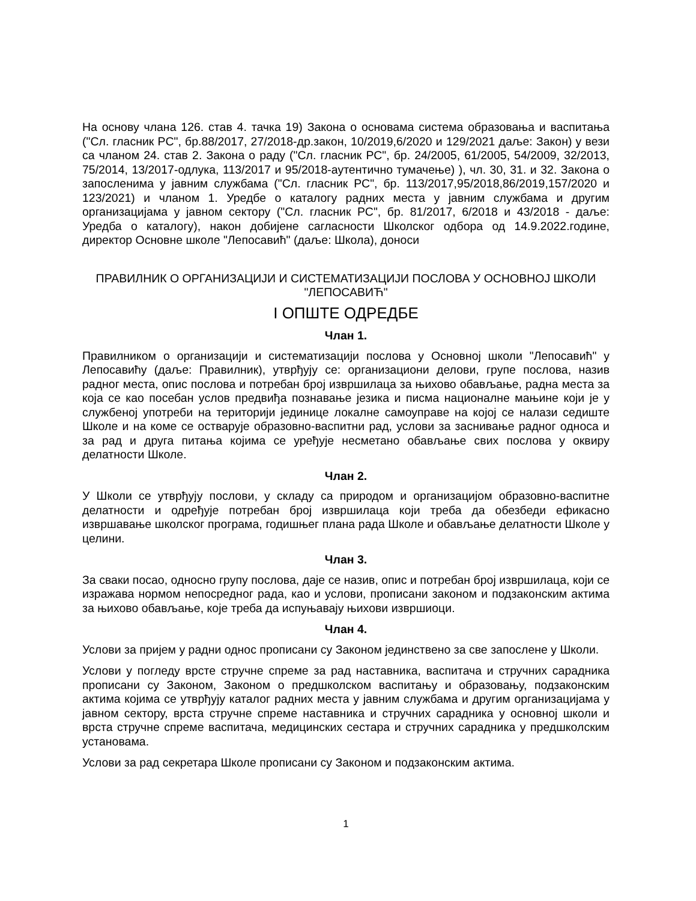На основу члана 126. став 4. тачка 19) Закона о основама система образовања и васпитања ("Сл. гласник РС", бр.88/2017, 27/2018-др.закон, 10/2019,6/2020 и 129/2021 даље: Закон) у вези са чланом 24. став 2. Закона о раду ("Сл. гласник РС", бр. 24/2005, 61/2005, 54/2009, 32/2013, 75/2014, 13/2017-одлука, 113/2017 и 95/2018-аутентично тумачење) ), чл. 30, 31. и 32. Закона о запосленима у јавним службама ("Сл. гласник РС", бр. 113/2017,95/2018,86/2019,157/2020 и 123/2021) и чланом 1. Уредбе о каталогу радних места у јавним службама и другим организацијама у јавном сектору ("Сл. гласник РС", бр. 81/2017, 6/2018 и 43/2018 - даље: Уредба о каталогу), након добијене сагласности Школског одбора од 14.9.2022.године, директор Основне школе "Лепосавић" (даље: Школа), доноси
ПРАВИЛНИК О ОРГАНИЗАЦИЈИ И СИСТЕМАТИЗАЦИЈИ ПОСЛОВА У ОСНОВНОЈ ШКОЛИ "ЛЕПОСАВИЋ"
I ОПШТЕ ОДРЕДБЕ
Члан 1.
Правилником о организацији и систематизацији послова у Основној школи "Лепосавић" у Лепосавићу (даље: Правилник), утврђују се: организациони делови, групе послова, назив радног места, опис послова и потребан број извршилаца за њихово обављање, радна места за која се као посебан услов предвиђа познавање језика и писма националне мањине који је у службеној употреби на територији јединице локалне самоуправе на којој се налази седиште Школе и на коме се остварује образовно-васпитни рад, услови за заснивање радног односа и за рад и друга питања којима се уређује несметано обављање свих послова у оквиру делатности Школе.
Члан 2.
У Школи се утврђују послови, у складу са природом и организацијом образовно-васпитне делатности и одређује потребан број извршилаца који треба да обезбеди ефикасно извршавање школског програма, годишњег плана рада Школе и обављање делатности Школе у целини.
Члан 3.
За сваки посао, односно групу послова, даје се назив, опис и потребан број извршилаца, који се изражава нормом непосредног рада, као и услови, прописани законом и подзаконским актима за њихово обављање, које треба да испуњавају њихови извршиоци.
Члан 4.
Услови за пријем у радни однос прописани су Законом јединствено за све запослене у Школи.
Услови у погледу врсте стручне спреме за рад наставника, васпитача и стручних сарадника прописани су Законом, Законом о предшколском васпитању и образовању, подзаконским актима којима се утврђују каталог радних места у јавним службама и другим организацијама у јавном сектору, врста стручне спреме наставника и стручних сарадника у основној школи и врста стручне спреме васпитача, медицинских сестара и стручних сарадника у предшколским установама.
Услови за рад секретара Школе прописани су Законом и подзаконским актима.
1